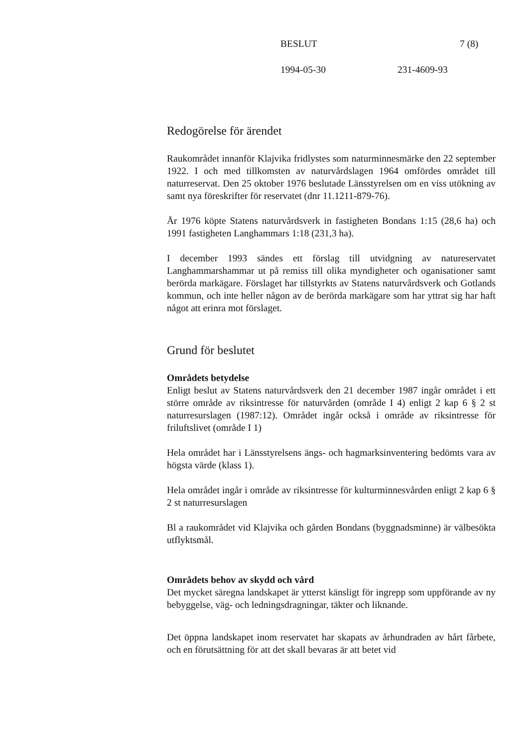BESLUT 7 (8)
1994-05-30 231-4609-93
Redogörelse för ärendet
Raukområdet innanför Klajvika fridlystes som naturminnesmärke den 22 september 1922. I och med tillkomsten av naturvårdslagen 1964 omfördes området till naturreservat. Den 25 oktober 1976 beslutade Länsstyrelsen om en viss utökning av samt nya föreskrifter för reservatet (dnr 11.1211-879-76).
År 1976 köpte Statens naturvårdsverk in fastigheten Bondans 1:15 (28,6 ha) och 1991 fastigheten Langhammars 1:18 (231,3 ha).
I december 1993 sändes ett förslag till utvidgning av natureservatet Langhammarshammar ut på remiss till olika myndigheter och oganisationer samt berörda markägare. Förslaget har tillstyrkts av Statens naturvårdsverk och Gotlands kommun, och inte heller någon av de berörda markägare som har yttrat sig har haft något att erinra mot förslaget.
Grund för beslutet
Områdets betydelse
Enligt beslut av Statens naturvårdsverk den 21 december 1987 ingår området i ett större område av riksintresse för naturvården (område I 4) enligt 2 kap 6 § 2 st naturresurslagen (1987:12). Området ingår också i område av riksintresse för friluftslivet (område I 1)
Hela området har i Länsstyrelsens ängs- och hagmarksinventering bedömts vara av högsta värde (klass 1).
Hela området ingår i område av riksintresse för kulturminnesvården enligt 2 kap 6 § 2 st naturresurslagen
Bl a raukområdet vid Klajvika och gården Bondans (byggnadsminne) är välbesökta utflyktsmål.
Områdets behov av skydd och vård
Det mycket säregna landskapet är ytterst känsligt för ingrepp som uppförande av ny bebyggelse, väg- och ledningsdragningar, täkter och liknande.
Det öppna landskapet inom reservatet har skapats av århundraden av hårt fårbete, och en förutsättning för att det skall bevaras är att betet vid